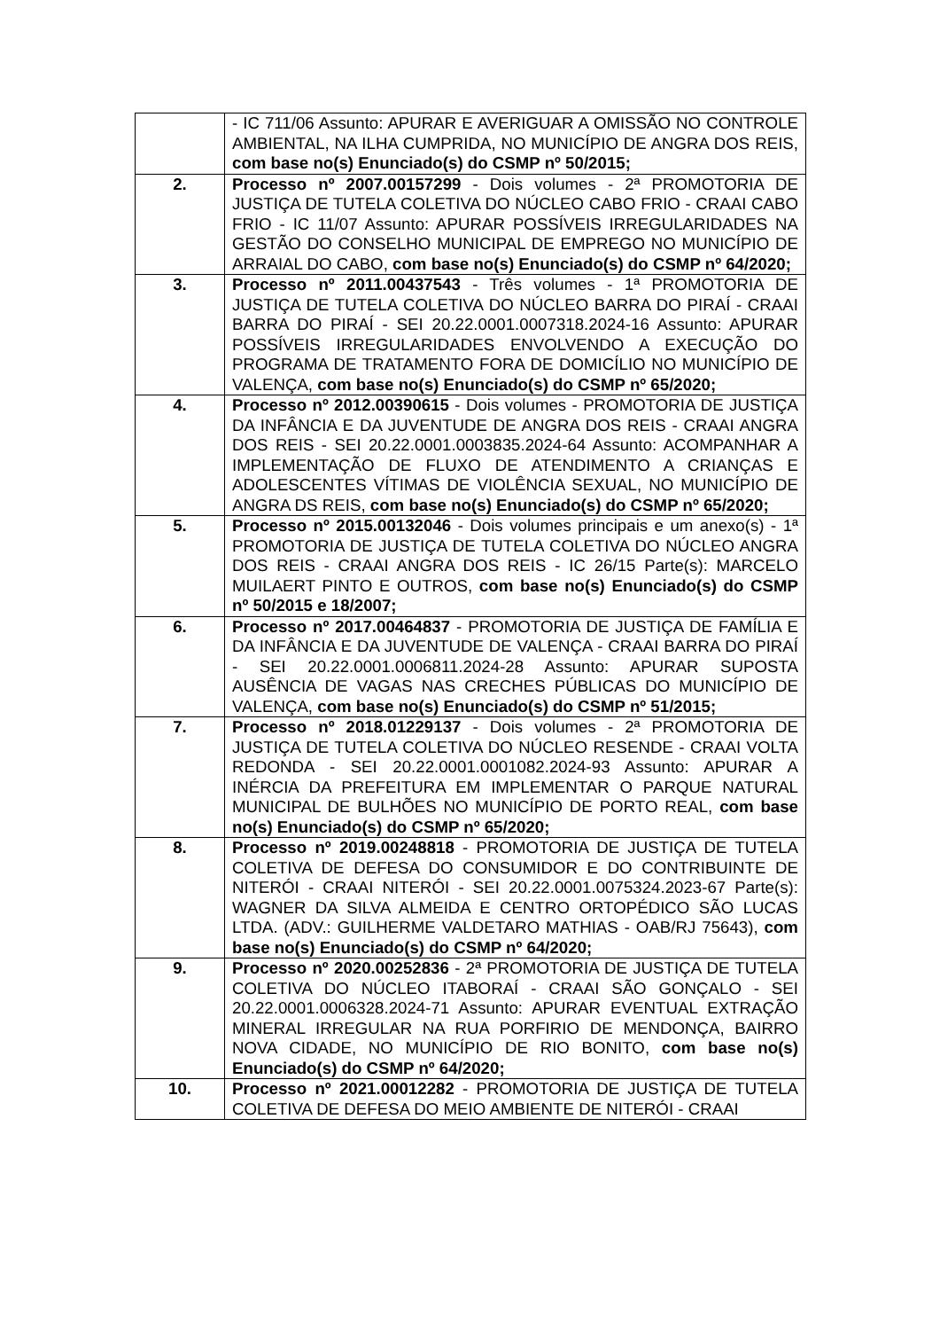| | - IC 711/06 Assunto: APURAR E AVERIGUAR A OMISSÃO NO CONTROLE AMBIENTAL, NA ILHA CUMPRIDA, NO MUNICÍPIO DE ANGRA DOS REIS, com base no(s) Enunciado(s) do CSMP nº 50/2015; |
| 2. | Processo nº 2007.00157299 - Dois volumes - 2ª PROMOTORIA DE JUSTIÇA DE TUTELA COLETIVA DO NÚCLEO CABO FRIO - CRAAI CABO FRIO - IC 11/07 Assunto: APURAR POSSÍVEIS IRREGULARIDADES NA GESTÃO DO CONSELHO MUNICIPAL DE EMPREGO NO MUNICÍPIO DE ARRAIAL DO CABO, com base no(s) Enunciado(s) do CSMP nº 64/2020; |
| 3. | Processo nº 2011.00437543 - Três volumes - 1ª PROMOTORIA DE JUSTIÇA DE TUTELA COLETIVA DO NÚCLEO BARRA DO PIRAÍ - CRAAI BARRA DO PIRAÍ - SEI 20.22.0001.0007318.2024-16 Assunto: APURAR POSSÍVEIS IRREGULARIDADES ENVOLVENDO A EXECUÇÃO DO PROGRAMA DE TRATAMENTO FORA DE DOMICÍLIO NO MUNICÍPIO DE VALENÇA, com base no(s) Enunciado(s) do CSMP nº 65/2020; |
| 4. | Processo nº 2012.00390615 - Dois volumes - PROMOTORIA DE JUSTIÇA DA INFÂNCIA E DA JUVENTUDE DE ANGRA DOS REIS - CRAAI ANGRA DOS REIS - SEI 20.22.0001.0003835.2024-64 Assunto: ACOMPANHAR A IMPLEMENTAÇÃO DE FLUXO DE ATENDIMENTO A CRIANÇAS E ADOLESCENTES VÍTIMAS DE VIOLÊNCIA SEXUAL, NO MUNICÍPIO DE ANGRA DS REIS, com base no(s) Enunciado(s) do CSMP nº 65/2020; |
| 5. | Processo nº 2015.00132046 - Dois volumes principais e um anexo(s) - 1ª PROMOTORIA DE JUSTIÇA DE TUTELA COLETIVA DO NÚCLEO ANGRA DOS REIS - CRAAI ANGRA DOS REIS - IC 26/15 Parte(s): MARCELO MUILAERT PINTO E OUTROS, com base no(s) Enunciado(s) do CSMP nº 50/2015 e 18/2007; |
| 6. | Processo nº 2017.00464837 - PROMOTORIA DE JUSTIÇA DE FAMÍLIA E DA INFÂNCIA E DA JUVENTUDE DE VALENÇA - CRAAI BARRA DO PIRAÍ - SEI 20.22.0001.0006811.2024-28 Assunto: APURAR SUPOSTA AUSÊNCIA DE VAGAS NAS CRECHES PÚBLICAS DO MUNICÍPIO DE VALENÇA, com base no(s) Enunciado(s) do CSMP nº 51/2015; |
| 7. | Processo nº 2018.01229137 - Dois volumes - 2ª PROMOTORIA DE JUSTIÇA DE TUTELA COLETIVA DO NÚCLEO RESENDE - CRAAI VOLTA REDONDA - SEI 20.22.0001.0001082.2024-93 Assunto: APURAR A INÉRCIA DA PREFEITURA EM IMPLEMENTAR O PARQUE NATURAL MUNICIPAL DE BULHÕES NO MUNICÍPIO DE PORTO REAL, com base no(s) Enunciado(s) do CSMP nº 65/2020; |
| 8. | Processo nº 2019.00248818 - PROMOTORIA DE JUSTIÇA DE TUTELA COLETIVA DE DEFESA DO CONSUMIDOR E DO CONTRIBUINTE DE NITERÓI - CRAAI NITERÓI - SEI 20.22.0001.0075324.2023-67 Parte(s): WAGNER DA SILVA ALMEIDA E CENTRO ORTOPÉDICO SÃO LUCAS LTDA. (ADV.: GUILHERME VALDETARO MATHIAS - OAB/RJ 75643), com base no(s) Enunciado(s) do CSMP nº 64/2020; |
| 9. | Processo nº 2020.00252836 - 2ª PROMOTORIA DE JUSTIÇA DE TUTELA COLETIVA DO NÚCLEO ITABORAÍ - CRAAI SÃO GONÇALO - SEI 20.22.0001.0006328.2024-71 Assunto: APURAR EVENTUAL EXTRAÇÃO MINERAL IRREGULAR NA RUA PORFIRIO DE MENDONÇA, BAIRRO NOVA CIDADE, NO MUNICÍPIO DE RIO BONITO, com base no(s) Enunciado(s) do CSMP nº 64/2020; |
| 10. | Processo nº 2021.00012282 - PROMOTORIA DE JUSTIÇA DE TUTELA COLETIVA DE DEFESA DO MEIO AMBIENTE DE NITERÓI - CRAAI |